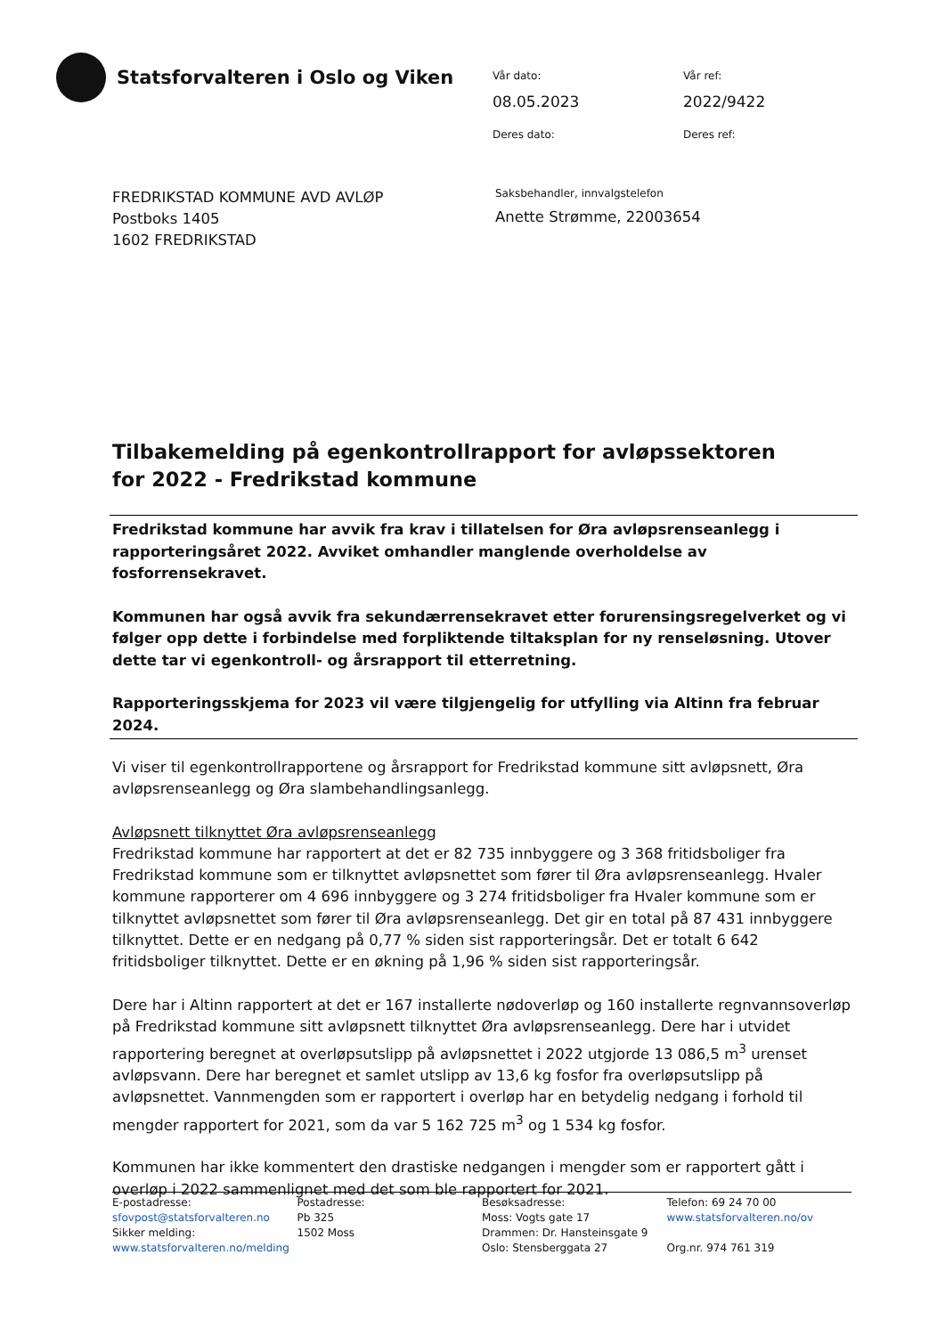Statsforvalteren i Oslo og Viken
Vår dato:
Vår ref:
08.05.2023
2022/9422
Deres dato:
Deres ref:
FREDRIKSTAD KOMMUNE AVD AVLØP
Postboks 1405
1602 FREDRIKSTAD
Saksbehandler, innvalgstelefon
Anette Strømme, 22003654
Tilbakemelding på egenkontrollrapport for avløpssektoren for 2022 - Fredrikstad kommune
Fredrikstad kommune har avvik fra krav i tillatelsen for Øra avløpsrenseanlegg i rapporteringsåret 2022. Avviket omhandler manglende overholdelse av fosforrensekravet.
Kommunen har også avvik fra sekundærrensekravet etter forurensingsregelverket og vi følger opp dette i forbindelse med forpliktende tiltaksplan for ny renseløsning. Utover dette tar vi egenkontroll- og årsrapport til etterretning.
Rapporteringsskjema for 2023 vil være tilgjengelig for utfylling via Altinn fra februar 2024.
Vi viser til egenkontrollrapportene og årsrapport for Fredrikstad kommune sitt avløpsnett, Øra avløpsrenseanlegg og Øra slambehandlingsanlegg.
Avløpsnett tilknyttet Øra avløpsrenseanlegg
Fredrikstad kommune har rapportert at det er 82 735 innbyggere og 3 368 fritidsboliger fra Fredrikstad kommune som er tilknyttet avløpsnettet som fører til Øra avløpsrenseanlegg. Hvaler kommune rapporterer om 4 696 innbyggere og 3 274 fritidsboliger fra Hvaler kommune som er tilknyttet avløpsnettet som fører til Øra avløpsrenseanlegg. Det gir en total på 87 431 innbyggere tilknyttet. Dette er en nedgang på 0,77 % siden sist rapporteringsår. Det er totalt 6 642 fritidsboliger tilknyttet. Dette er en økning på 1,96 % siden sist rapporteringsår.
Dere har i Altinn rapportert at det er 167 installerte nødoverløp og 160 installerte regnvannsoverløp på Fredrikstad kommune sitt avløpsnett tilknyttet Øra avløpsrenseanlegg. Dere har i utvidet rapportering beregnet at overløpsutslipp på avløpsnettet i 2022 utgjorde 13 086,5 m<sup>3</sup> urenset avløpsvann. Dere har beregnet et samlet utslipp av 13,6 kg fosfor fra overløpsutslipp på avløpsnettet. Vannmengden som er rapportert i overløp har en betydelig nedgang i forhold til mengder rapportert for 2021, som da var 5 162 725 m<sup>3</sup> og 1 534 kg fosfor.
Kommunen har ikke kommentert den drastiske nedgangen i mengder som er rapportert gått i overløp i 2022 sammenlignet med det som ble rapportert for 2021.
E-postadresse:
sfovpost@statsforvalteren.no
Sikker melding:
www.statsforvalteren.no/melding
Postadresse:
Pb 325
1502 Moss
Besøksadresse:
Moss: Vogts gate 17
Drammen: Dr. Hansteinsgate 9
Oslo: Stensberggata 27
Telefon: 69 24 70 00
www.statsforvalteren.no/ov
Org.nr. 974 761 319